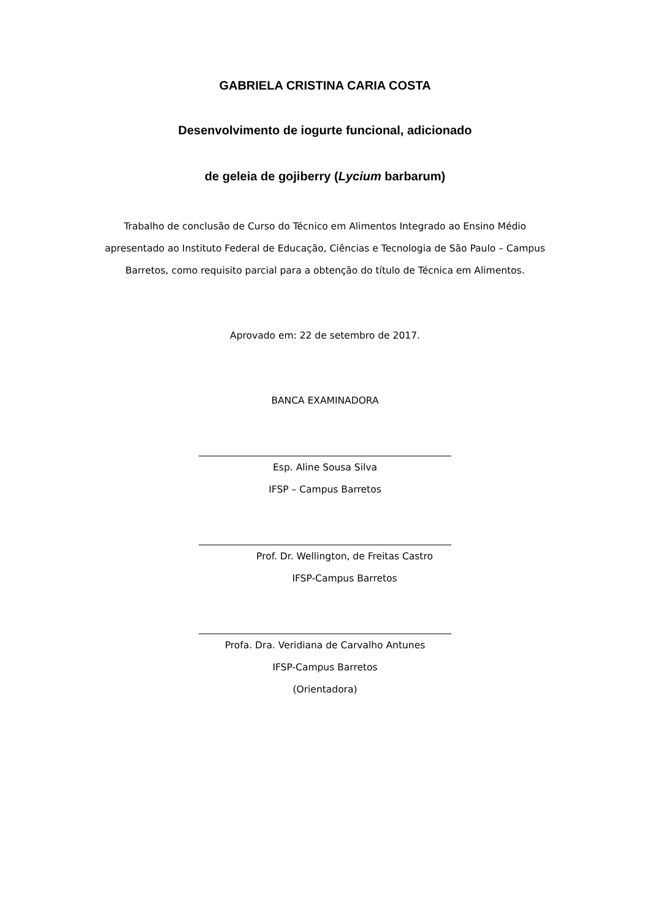GABRIELA CRISTINA CARIA COSTA
Desenvolvimento de iogurte funcional, adicionado
de geleia de gojiberry (Lycium barbarum)
Trabalho de conclusão de Curso do Técnico em Alimentos Integrado ao Ensino Médio apresentado ao Instituto Federal de Educação, Ciências e Tecnologia de São Paulo – Campus Barretos, como requisito parcial para a obtenção do título de Técnica em Alimentos.
Aprovado em: 22 de setembro de 2017.
BANCA EXAMINADORA
Esp. Aline Sousa Silva
IFSP – Campus Barretos
Prof. Dr. Wellington, de Freitas Castro
IFSP-Campus Barretos
Profa. Dra. Veridiana de Carvalho Antunes
IFSP-Campus Barretos
(Orientadora)